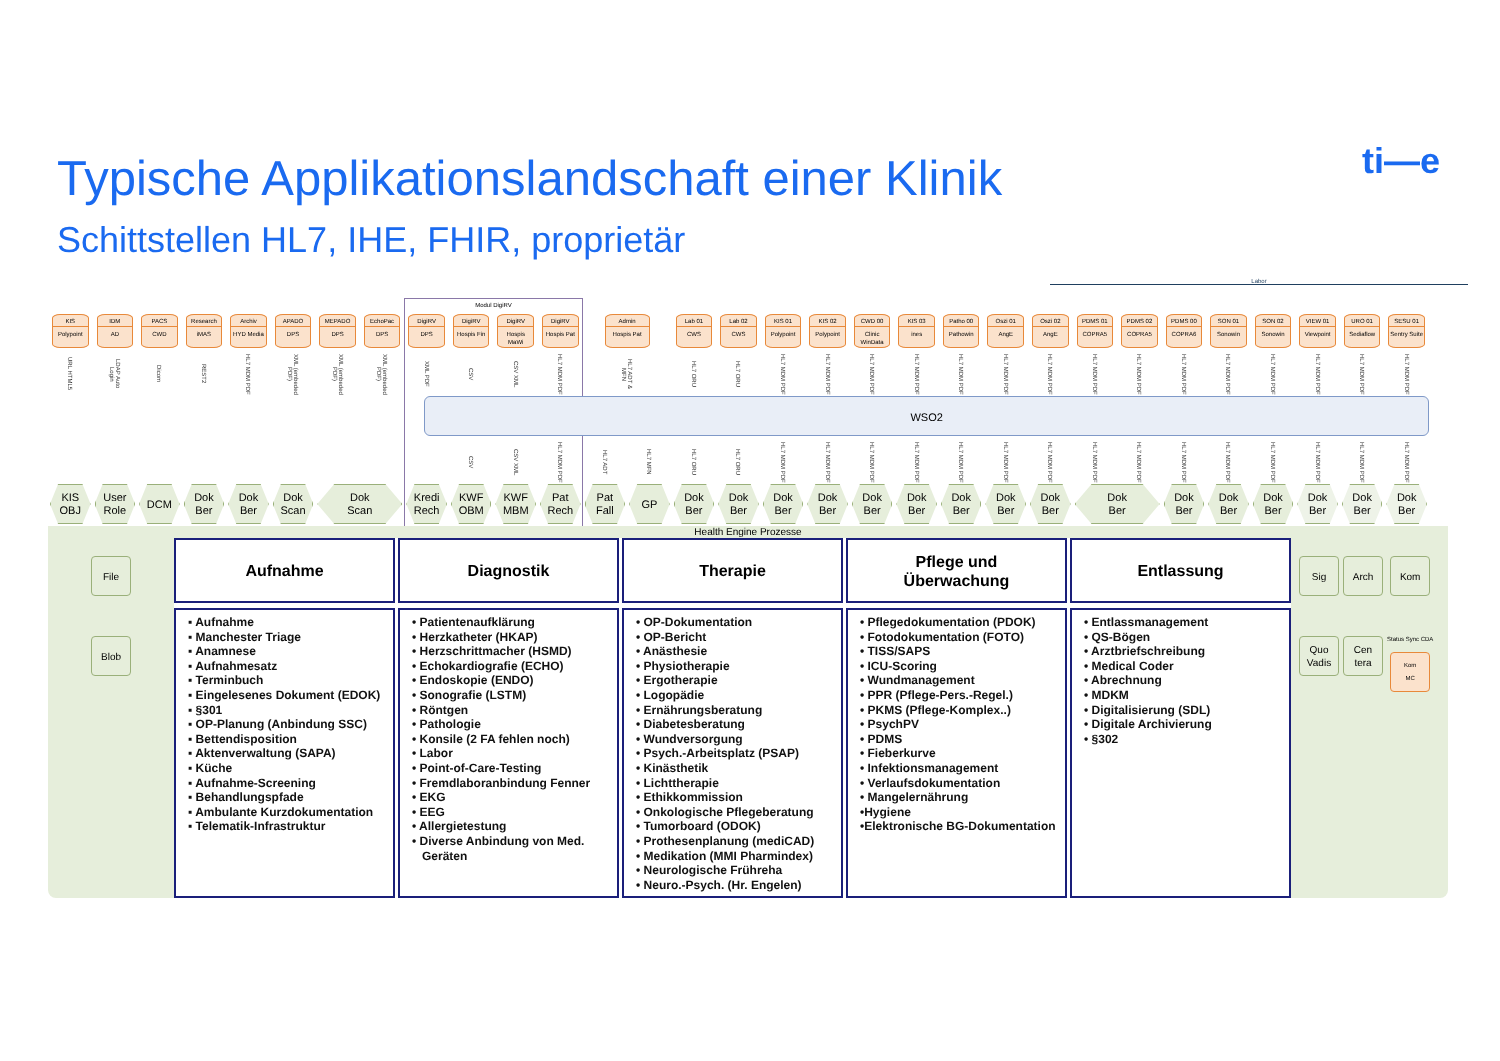Typische Applikationslandschaft einer Klinik
Schittstellen HL7, IHE, FHIR, proprietär
ti—e
Labor
Modul DigiRV
KIS
Polypoint
IDM
AD
PACS
CWD
Research
iMAS
Archiv
HYD Media
APADO
DPS
MEPADO
DPS
EchoPac
DPS
DigiRV
DPS
DigiRV
Hospis Fin
DigiRV
Hospis MaWi
DigiRV
Hospis Pat
Admin
Hospis Pat
Lab 01
CWS
Lab 02
CWS
KIS 01
Polypoint
KIS 02
Polypoint
CWD 00
Clinic WinData
KIS 03
ines
Patho 00
Pathowin
Oszi 01
AngE
Oszi 02
AngE
PDMS 01
COPRA5
PDMS 02
COPRA5
PDMS 00
COPRA6
SON 01
Sonowin
SON 02
Sonowin
VIEW 01
Viewpoint
URO 01
Sediaflow
SESU 01
Sentry Suite
URL HTML5
LDAP Auto Login
Dicom
REST2
HL7 MDM PDF
XML (embeded PDF)
XML (embeded PDF)
XML (embeded PDF)
XML PDF
CSV
CSV XML
HL7 MDM PDF
HL7 ADT & MFN
HL7 ORU
HL7 ORU
HL7 MDM PDF
HL7 MDM PDF
HL7 MDM PDF
HL7 MDM PDF
HL7 MDM PDF
HL7 MDM PDF
HL7 MDM PDF
HL7 MDM PDF
HL7 MDM PDF
HL7 MDM PDF
HL7 MDM PDF
HL7 MDM PDF
HL7 MDM PDF
HL7 MDM PDF
HL7 MDM PDF
WSO2
CSV
CSV XML
HL7 MDM PDF
HL7 ADT
HL7 MFN
HL7 ORU
HL7 ORU
HL7 MDM PDF
HL7 MDM PDF
HL7 MDM PDF
HL7 MDM PDF
HL7 MDM PDF
HL7 MDM PDF
HL7 MDM PDF
HL7 MDM PDF
HL7 MDM PDF
HL7 MDM PDF
HL7 MDM PDF
HL7 MDM PDF
HL7 MDM PDF
HL7 MDM PDF
HL7 MDM PDF
KIS
OBJ
User
Role
DCM
Dok
Ber
Dok
Ber
Dok
Scan
Dok
Scan
Kredi
Rech
KWF
OBM
KWF
MBM
Pat
Rech
Pat
Fall
GP
Dok
Ber
Dok
Ber
Dok
Ber
Dok
Ber
Dok
Ber
Dok
Ber
Dok
Ber
Dok
Ber
Dok
Ber
Dok
Ber
Dok
Ber
Dok
Ber
Dok
Ber
Dok
Ber
Dok
Ber
Dok
Ber
Health Engine Prozesse
File
Blob
Aufnahme
▪ Aufnahme
▪ Manchester Triage
▪ Anamnese
▪ Aufnahmesatz
▪ Terminbuch
▪ Eingelesenes Dokument (EDOK)
▪ §301
▪ OP-Planung (Anbindung SSC)
▪ Bettendisposition
▪ Aktenverwaltung (SAPA)
▪ Küche
▪ Aufnahme-Screening
▪ Behandlungspfade
▪ Ambulante Kurzdokumentation
▪ Telematik-Infrastruktur
Diagnostik
• Patientenaufklärung
• Herzkatheter (HKAP)
• Herzschrittmacher (HSMD)
• Echokardiografie (ECHO)
• Endoskopie (ENDO)
• Sonografie (LSTM)
• Röntgen
• Pathologie
• Konsile (2 FA fehlen noch)
• Labor
• Point-of-Care-Testing
• Fremdlaboranbindung Fenner
• EKG
• EEG
• Allergietestung
• Diverse Anbindung von Med. Geräten
Therapie
• OP-Dokumentation
• OP-Bericht
• Anästhesie
• Physiotherapie
• Ergotherapie
• Logopädie
• Ernährungsberatung
• Diabetesberatung
• Wundversorgung
• Psych.-Arbeitsplatz (PSAP)
• Kinästhetik
• Lichttherapie
• Ethikkommission
• Onkologische Pflegeberatung
• Tumorboard (ODOK)
• Prothesenplanung (mediCAD)
• Medikation (MMI Pharmindex)
• Neurologische Frühreha
• Neuro.-Psych. (Hr. Engelen)
Pflege und
Überwachung
• Pflegedokumentation (PDOK)
• Fotodokumentation (FOTO)
• TISS/SAPS
• ICU-Scoring
• Wundmanagement
• PPR (Pflege-Pers.-Regel.)
• PKMS (Pflege-Komplex..)
• PsychPV
• PDMS
• Fieberkurve
• Infektionsmanagement
• Verlaufsdokumentation
• Mangelernährung
•Hygiene
•Elektronische BG-Dokumentation
Entlassung
• Entlassmanagement
• QS-Bögen
• Arztbriefschreibung
• Medical Coder
• Abrechnung
• MDKM
• Digitalisierung (SDL)
• Digitale Archivierung
• §302
Sig
Quo
Vadis
Arch
Cen
tera
Kom
Status Sync CDA
Kom
MC